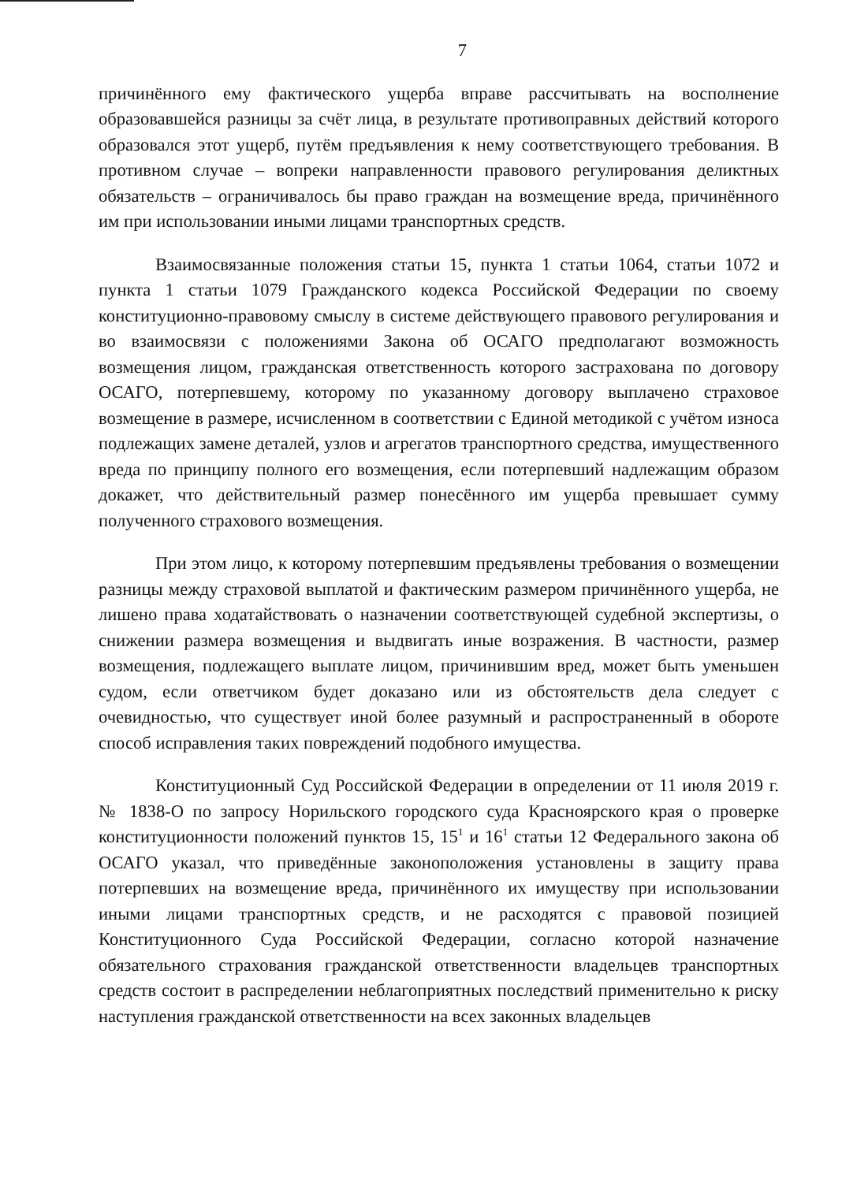7
причинённого ему фактического ущерба вправе рассчитывать на восполнение образовавшейся разницы за счёт лица, в результате противоправных действий которого образовался этот ущерб, путём предъявления к нему соответствующего требования. В противном случае – вопреки направленности правового регулирования деликтных обязательств – ограничивалось бы право граждан на возмещение вреда, причинённого им при использовании иными лицами транспортных средств.
Взаимосвязанные положения статьи 15, пункта 1 статьи 1064, статьи 1072 и пункта 1 статьи 1079 Гражданского кодекса Российской Федерации по своему конституционно-правовому смыслу в системе действующего правового регулирования и во взаимосвязи с положениями Закона об ОСАГО предполагают возможность возмещения лицом, гражданская ответственность которого застрахована по договору ОСАГО, потерпевшему, которому по указанному договору выплачено страховое возмещение в размере, исчисленном в соответствии с Единой методикой с учётом износа подлежащих замене деталей, узлов и агрегатов транспортного средства, имущественного вреда по принципу полного его возмещения, если потерпевший надлежащим образом докажет, что действительный размер понесённого им ущерба превышает сумму полученного страхового возмещения.
При этом лицо, к которому потерпевшим предъявлены требования о возмещении разницы между страховой выплатой и фактическим размером причинённого ущерба, не лишено права ходатайствовать о назначении соответствующей судебной экспертизы, о снижении размера возмещения и выдвигать иные возражения. В частности, размер возмещения, подлежащего выплате лицом, причинившим вред, может быть уменьшен судом, если ответчиком будет доказано или из обстоятельств дела следует с очевидностью, что существует иной более разумный и распространенный в обороте способ исправления таких повреждений подобного имущества.
Конституционный Суд Российской Федерации в определении от 11 июля 2019 г. № 1838-О по запросу Норильского городского суда Красноярского края о проверке конституционности положений пунктов 15, 15<sup>1</sup> и 16<sup>1</sup> статьи 12 Федерального закона об ОСАГО указал, что приведённые законоположения установлены в защиту права потерпевших на возмещение вреда, причинённого их имуществу при использовании иными лицами транспортных средств, и не расходятся с правовой позицией Конституционного Суда Российской Федерации, согласно которой назначение обязательного страхования гражданской ответственности владельцев транспортных средств состоит в распределении неблагоприятных последствий применительно к риску наступления гражданской ответственности на всех законных владельцев